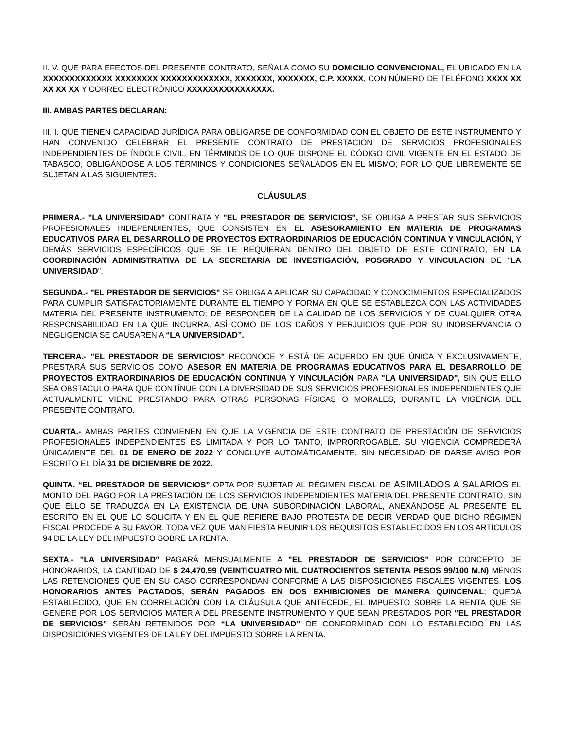II. V. QUE PARA EFECTOS DEL PRESENTE CONTRATO, SEÑALA COMO SU DOMICILIO CONVENCIONAL, EL UBICADO EN LA XXXXXXXXXXXXX XXXXXXXX XXXXXXXXXXXXX, XXXXXXX, XXXXXXX, C.P. XXXXX, CON NÚMERO DE TELÉFONO XXXX XX XX XX XX Y CORREO ELECTRÓNICO XXXXXXXXXXXXXXXX.
III. AMBAS PARTES DECLARAN:
III. I. QUE TIENEN CAPACIDAD JURÍDICA PARA OBLIGARSE DE CONFORMIDAD CON EL OBJETO DE ESTE INSTRUMENTO Y HAN CONVENIDO CELEBRAR EL PRESENTE CONTRATO DE PRESTACIÓN DE SERVICIOS PROFESIONALES INDEPENDIENTES DE ÍNDOLE CIVIL, EN TÉRMINOS DE LO QUE DISPONE EL CÓDIGO CIVIL VIGENTE EN EL ESTADO DE TABASCO, OBLIGÁNDOSE A LOS TÉRMINOS Y CONDICIONES SEÑALADOS EN EL MISMO; POR LO QUE LIBREMENTE SE SUJETAN A LAS SIGUIENTES:
CLÁUSULAS
PRIMERA.- "LA UNIVERSIDAD" CONTRATA Y "EL PRESTADOR DE SERVICIOS", SE OBLIGA A PRESTAR SUS SERVICIOS PROFESIONALES INDEPENDIENTES, QUE CONSISTEN EN EL ASESORAMIENTO EN MATERIA DE PROGRAMAS EDUCATIVOS PARA EL DESARROLLO DE PROYECTOS EXTRAORDINARIOS DE EDUCACIÓN CONTINUA Y VINCULACIÓN, Y DEMÁS SERVICIOS ESPECÍFICOS QUE SE LE REQUIERAN DENTRO DEL OBJETO DE ESTE CONTRATO, EN LA COORDINACIÓN ADMINISTRATIVA DE LA SECRETARÍA DE INVESTIGACIÓN, POSGRADO Y VINCULACIÓN DE “LA UNIVERSIDAD”.
SEGUNDA.- "EL PRESTADOR DE SERVICIOS" SE OBLIGA A APLICAR SU CAPACIDAD Y CONOCIMIENTOS ESPECIALIZADOS PARA CUMPLIR SATISFACTORIAMENTE DURANTE EL TIEMPO Y FORMA EN QUE SE ESTABLEZCA CON LAS ACTIVIDADES MATERIA DEL PRESENTE INSTRUMENTO; DE RESPONDER DE LA CALIDAD DE LOS SERVICIOS Y DE CUALQUIER OTRA RESPONSABILIDAD EN LA QUE INCURRA, ASÍ COMO DE LOS DAÑOS Y PERJUICIOS QUE POR SU INOBSERVANCIA O NEGLIGENCIA SE CAUSAREN A “LA UNIVERSIDAD”.
TERCERA.- "EL PRESTADOR DE SERVICIOS" RECONOCE Y ESTÁ DE ACUERDO EN QUE ÚNICA Y EXCLUSIVAMENTE, PRESTARÁ SUS SERVICIOS COMO ASESOR EN MATERIA DE PROGRAMAS EDUCATIVOS PARA EL DESARROLLO DE PROYECTOS EXTRAORDINARIOS DE EDUCACIÓN CONTINUA Y VINCULACIÓN PARA "LA UNIVERSIDAD", SIN QUE ELLO SEA OBSTACULO PARA QUE CONTÍNUE CON LA DIVERSIDAD DE SUS SERVICIOS PROFESIONALES INDEPENDIENTES QUE ACTUALMENTE VIENE PRESTANDO PARA OTRAS PERSONAS FÍSICAS O MORALES, DURANTE LA VIGENCIA DEL PRESENTE CONTRATO.
CUARTA.- AMBAS PARTES CONVIENEN EN QUE LA VIGENCIA DE ESTE CONTRATO DE PRESTACIÓN DE SERVICIOS PROFESIONALES INDEPENDIENTES ES LIMITADA Y POR LO TANTO, IMPRORROGABLE. SU VIGENCIA COMPREDERÁ ÚNICAMENTE DEL 01 DE ENERO DE 2022 Y CONCLUYE AUTOMÁTICAMENTE, SIN NECESIDAD DE DARSE AVISO POR ESCRITO EL DÍA 31 DE DICIEMBRE DE 2022.
QUINTA. “EL PRESTADOR DE SERVICIOS” OPTA POR SUJETAR AL RÉGIMEN FISCAL DE ASIMILADOS A SALARIOS EL MONTO DEL PAGO POR LA PRESTACIÓN DE LOS SERVICIOS INDEPENDIENTES MATERIA DEL PRESENTE CONTRATO, SIN QUE ELLO SE TRADUZCA EN LA EXISTENCIA DE UNA SUBORDINACIÓN LABORAL, ANEXÁNDOSE AL PRESENTE EL ESCRITO EN EL QUE LO SOLICITA Y EN EL QUE REFIERE BAJO PROTESTA DE DECIR VERDAD QUE DICHO RÉGIMEN FISCAL PROCEDE A SU FAVOR, TODA VEZ QUE MANIFIESTA REUNIR LOS REQUISITOS ESTABLECIDOS EN LOS ARTÍCULOS 94 DE LA LEY DEL IMPUESTO SOBRE LA RENTA.
SEXTA.- "LA UNIVERSIDAD" PAGARÁ MENSUALMENTE A "EL PRESTADOR DE SERVICIOS" POR CONCEPTO DE HONORARIOS, LA CANTIDAD DE $ 24,470.99 (VEINTICUATRO MIL CUATROCIENTOS SETENTA PESOS 99/100 M.N) MENOS LAS RETENCIONES QUE EN SU CASO CORRESPONDAN CONFORME A LAS DISPOSICIONES FISCALES VIGENTES. LOS HONORARIOS ANTES PACTADOS, SERÁN PAGADOS EN DOS EXHIBICIONES DE MANERA QUINCENAL; QUEDA ESTABLECIDO, QUE EN CORRELACIÓN CON LA CLÁUSULA QUE ANTECEDE, EL IMPUESTO SOBRE LA RENTA QUE SE GENERE POR LOS SERVICIOS MATERIA DEL PRESENTE INSTRUMENTO Y QUE SEAN PRESTADOS POR “EL PRESTADOR DE SERVICIOS” SERÁN RETENIDOS POR “LA UNIVERSIDAD” DE CONFORMIDAD CON LO ESTABLECIDO EN LAS DISPOSICIONES VIGENTES DE LA LEY DEL IMPUESTO SOBRE LA RENTA.